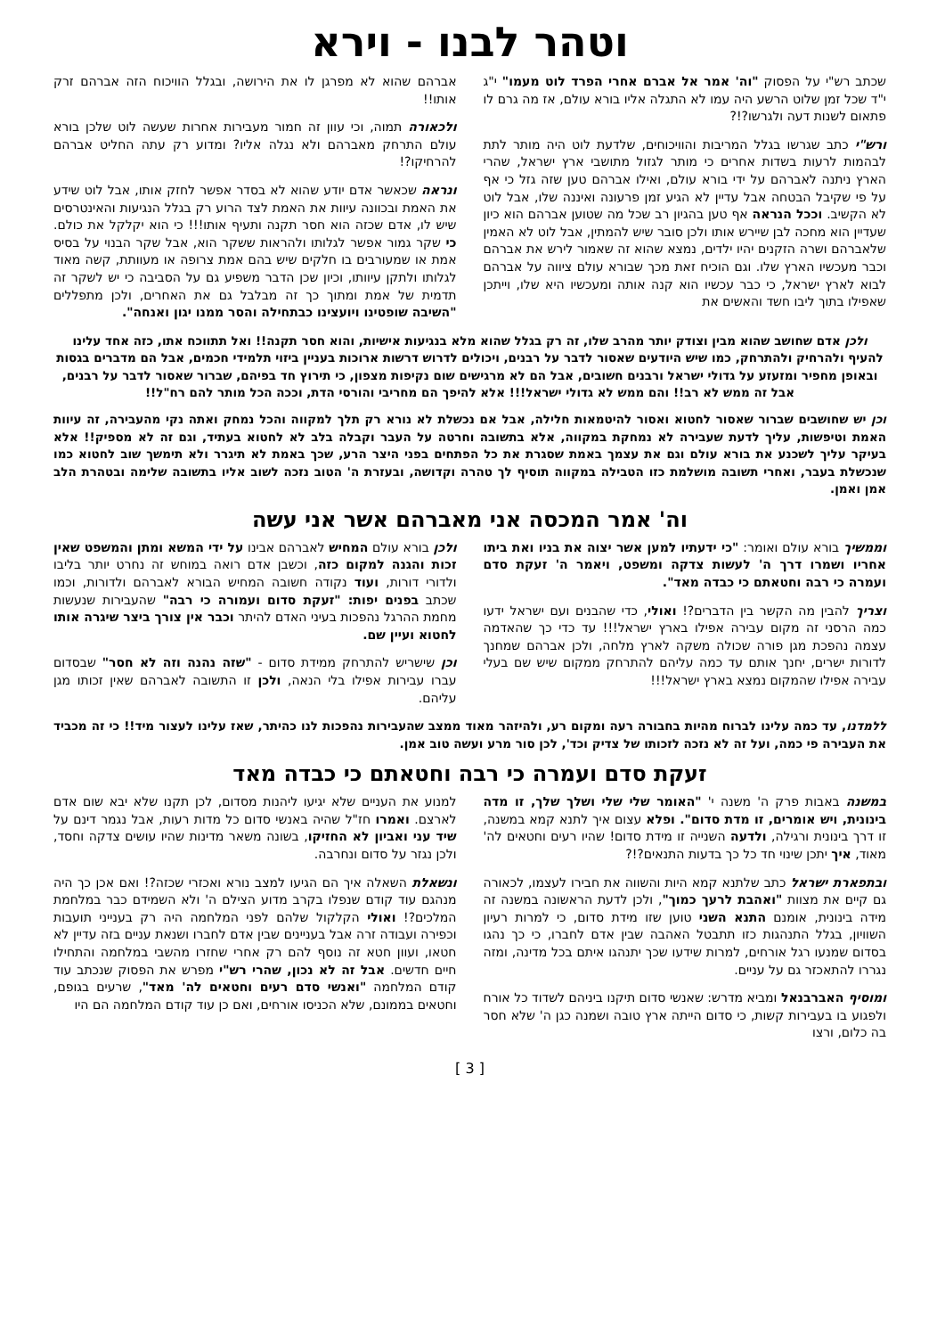וטהר לבנו - וירא
שכתב רש"י על הפסוק "וה' אמר אל אברם אחרי הפרד לוט מעמו" י"ג י"ד שכל זמן שלוט הרשע היה עמו לא התגלה אליו בורא עולם, אז מה גרם לו פתאום לשנות דעה ולגרשו?!?
ורש"י כתב שגרשו בגלל המריבות והוויכוחים, שלדעת לוט היה מותר לתת לבהמות לרעות בשדות אחרים כי מותר לגזול מתושבי ארץ ישראל, שהרי הארץ ניתנה לאברהם על ידי בורא עולם, ואילו אברהם טען שזה גזל כי אף על פי שקיבל הבטחה אבל עדיין לא הגיע זמן פרעונה ואיננה שלו, אבל לוט לא הקשיב. וככל הנראה אף טען בהגיון רב שכל מה שטוען אברהם הוא כיון שעדיין הוא מחכה לבן שיירש אותו ולכן סובר שיש להמתין, אבל לוט לא האמין שלאברהם ושרה הזקנים יהיו ילדים, נמצא שהוא זה שאמור לירש את אברהם וכבר מעכשיו הארץ שלו. וגם הוכיח זאת מכך שבורא עולם ציווה על אברהם לבוא לארץ ישראל, כי כבר עכשיו הוא קנה אותה ומעכשיו היא שלו, וייתכן שאפילו בתוך ליבו חשד והאשים את
אברהם שהוא לא מפרגן לו את הירושה, ובגלל הוויכוח הזה אברהם זרק אותו!!
ולכאורה תמוה, וכי עוון זה חמור מעבירות אחרות שעשה לוט שלכן בורא עולם התרחק מאברהם ולא נגלה אליו? ומדוע רק עתה החליט אברהם להרחיקו?!
ונראה שכאשר אדם יודע שהוא לא בסדר אפשר לחזק אותו, אבל לוט שידע את האמת ובכוונה עיוות את האמת לצד הרוע רק בגלל הנגיעות והאינטרסים שיש לו, אדם שכזה הוא חסר תקנה ותעיף אותו!!! כי הוא יקלקל את כולם. כי שקר גמור אפשר לגלותו ולהראות ששקר הוא, אבל שקר הבנוי על בסיס אמת או שמעורבים בו חלקים שיש בהם אמת צרופה או מעוותת, קשה מאוד לגלותו ולתקן עיוותו, וכיון שכן הדבר משפיע גם על הסביבה כי יש לשקר זה תדמית של אמת ומתוך כך זה מבלבל גם את האחרים, ולכן מתפללים "השיבה שופטינו ויועצינו כבתחילה והסר ממנו יגון ואנחה".
ולכן אדם שחושב שהוא מבין וצודק יותר מהרב שלו, זה רק בגלל שהוא מלא בנגיעות אישיות, והוא חסר תקנה!! ואל תתווכח אתו, כזה אחד עלינו להעיף ולהרחיק ולהתרחק, כמו שיש היודעים שאסור לדבר על רבנים, ויכולים לדרוש דרשות ארוכות בעניין ביזוי תלמידי חכמים, אבל הם מדברים בגסות ובאופן מחפיר ומזעזע על גדולי ישראל ורבנים חשובים, אבל הם לא מרגישים שום נקיפות מצפון, כי תירוץ חד בפיהם, שברור שאסור לדבר על רבנים, אבל זה ממש לא רב!! והם ממש לא גדולי ישראל!!! אלא להיפך הם מחריבי והורסי הדת, וככה הכל מותר להם רח"ל!!
וכן יש שחושבים שברור שאסור לחטוא ואסור להיטמאות חלילה, אבל אם נכשלת לא נורא רק תלך למקווה והכל נמחק ואתה נקי מהעבירה, זה עיוות האמת וטיפשות, עליך לדעת שעבירה לא נמחקת במקווה, אלא בתשובה וחרטה על העבר וקבלה בלב לא לחטוא בעתיד, וגם זה לא מספיק!! אלא בעיקר עליך לשכנע את בורא עולם וגם את עצמך באמת שסגרת את כל הפתחים בפני היצר הרע, שכך באמת לא תיגרר ולא תימשך שוב לחטוא כמו שנכשלת בעבר, ואחרי תשובה מושלמת כזו הטבילה במקווה תוסיף לך טהרה וקדושה, ובעזרת ה' הטוב נזכה לשוב אליו בתשובה שלימה ובטהרת הלב אמן ואמן.
וה' אמר המכסה אני מאברהם אשר אני עשה
וממשיך בורא עולם ואומר: "כי ידעתיו למען אשר יצוה את בניו ואת ביתו אחריו ושמרו דרך ה' לעשות צדקה ומשפט, ויאמר ה' זעקת סדם ועמרה כי רבה וחטאתם כי כבדה מאד".
וצריך להבין מה הקשר בין הדברים?! ואולי, כדי שהבנים ועם ישראל ידעו כמה הרסני זה מקום עבירה אפילו בארץ ישראל!!! עד כדי כך שהאדמה עצמה נהפכת מגן פורה שכולה משקה לארץ מלחה, ולכן אברהם שמחנך לדורות ישרים, יחנך אותם עד כמה עליהם להתרחק ממקום שיש שם בעלי עבירה אפילו שהמקום נמצא בארץ ישראל!!!
ולכן בורא עולם המחיש לאברהם אבינו על ידי המשא ומתן והמשפט שאין זכות והגנה למקום כזה, וכשבן אדם רואה במוחש זה נחרט יותר בליבו ולדורי דורות, ועוד נקודה חשובה המחיש הבורא לאברהם ולדורות, וכמו שכתב בפנים יפות: "זעקת סדום ועמורה כי רבה" שהעבירות שנעשות מחמת ההרגל נהפכות בעיני האדם להיתר וכבר אין צורך ביצר שיגרה אותו לחטוא ועיין שם.
וכן שישריש להתרחק ממידת סדום - "שזה נהנה וזה לא חסר" שבסדום עברו עבירות אפילו בלי הנאה, ולכן זו התשובה לאברהם שאין זכותו מגן עליהם.
ללמדנו, עד כמה עלינו לברוח מהיות בחבורה רעה ומקום רע, ולהיזהר מאוד ממצב שהעבירות נהפכות לנו כהיתר, שאז עלינו לעצור מיד!! כי זה מכביד את העבירה פי כמה, ועל זה לא נזכה לזכותו של צדיק וכד', לכן סור מרע ועשה טוב אמן.
זעקת סדם ועמרה כי רבה וחטאתם כי כבדה מאד
במשנה באבות פרק ה' משנה י' "האומר שלי שלי ושלך שלך, זו מדה בינונית, ויש אומרים, זו מדת סדום". ופלא עצום איך לתנא קמא במשנה, זו דרך בינונית ורגילה, ולדעה השנייה זו מידת סדום! שהיו רעים וחטאים לה' מאוד, איך יתכן שינוי חד כל כך בדעות התנאים?!?
ובתפארת ישראל כתב שלתנא קמא היות והשווה את חבירו לעצמו, לכאורה גם קיים את מצוות "ואהבת לרעך כמוך", ולכן לדעת הראשונה במשנה זה מידה בינונית, אומנם התנא השני טוען שזו מידת סדום, כי למרות רעיון השוויון, בגלל התנהגות כזו תתבטל האהבה שבין אדם לחברו, כי כך נהגו בסדום שמנעו רגל אורחים, למרות שידעו שכך יתנהגו איתם בכל מדינה, ומזה נגררו להתאכזר גם על עניים.
ומוסיף האברבנאל ומביא מדרש: שאנשי סדום תיקנו ביניהם לשדוד כל אורח ולפגוע בו בעבירות קשות, כי סדום הייתה ארץ טובה ושמנה כגן ה' שלא חסר בה כלום, ורצו
למנוע את העניים שלא יגיעו ליהנות מסדום, לכן תקנו שלא יבא שום אדם לארצם. ואמרו חז"ל שהיה באנשי סדום כל מדות רעות, אבל נגמר דינם על שיד עני ואביון לא החזיקו, בשונה משאר מדינות שהיו עושים צדקה וחסד, ולכן נגזר על סדום ונחרבה.
ונשאלת השאלה איך הם הגיעו למצב נורא ואכזרי שכזה?! ואם אכן כך היה מנהגם עוד קודם שנפלו בקרב מדוע הצילם ה' ולא השמידם כבר במלחמת המלכים?! ואולי הקלקול שלהם לפני המלחמה היה רק בענייני תועבות וכפירה ועבודה זרה אבל בעניינים שבין אדם לחברו ושנאת עניים בזה עדיין לא חטאו, ועוון חטא זה נוסף להם רק אחרי שחזרו מהשבי במלחמה והתחילו חיים חדשים. אבל זה לא נכון, שהרי רש"י מפרש את הפסוק שנכתב עוד קודם המלחמה "ואנשי סדם רעים וחטאים לה' מאד", שרעים בגופם, וחטאים בממונם, שלא הכניסו אורחים, ואם כן עוד קודם המלחמה הם היו
[ 3 ]